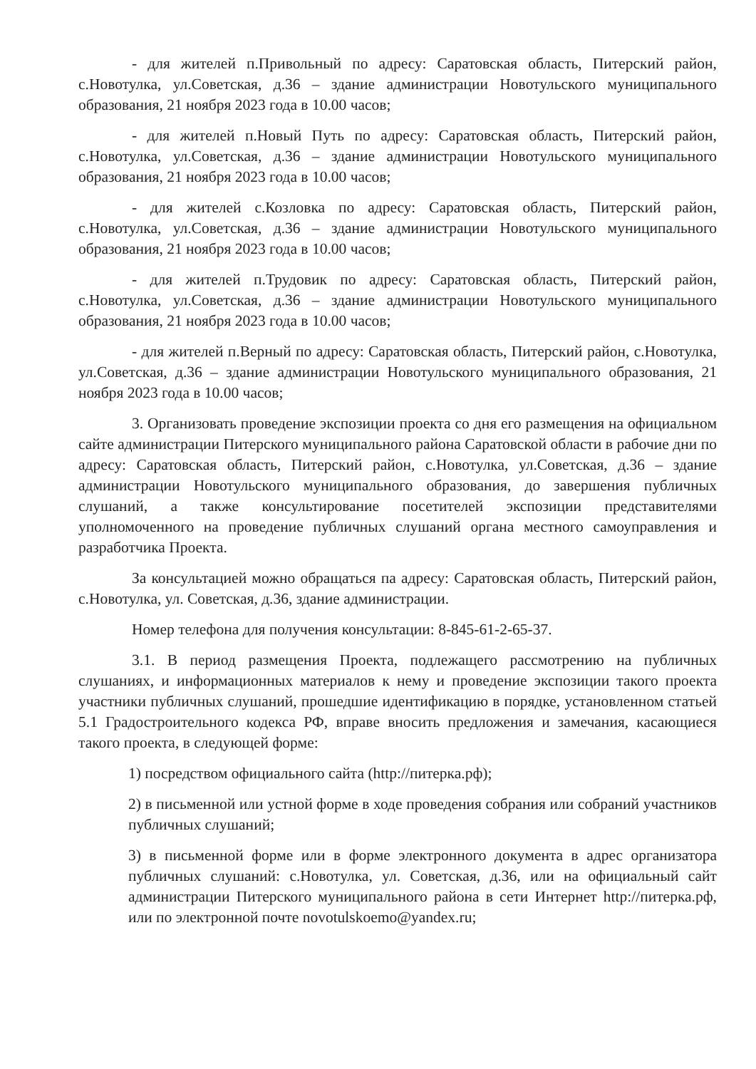- для жителей п.Привольный по адресу: Саратовская область, Питерский район, с.Новотулка, ул.Советская, д.36 – здание администрации Новотульского муниципального образования, 21 ноября 2023 года в 10.00 часов;
- для жителей п.Новый Путь по адресу: Саратовская область, Питерский район, с.Новотулка, ул.Советская, д.36 – здание администрации Новотульского муниципального образования, 21 ноября 2023 года в 10.00 часов;
- для жителей с.Козловка по адресу: Саратовская область, Питерский район, с.Новотулка, ул.Советская, д.36 – здание администрации Новотульского муниципального образования, 21 ноября 2023 года в 10.00 часов;
- для жителей п.Трудовик по адресу: Саратовская область, Питерский район, с.Новотулка, ул.Советская, д.36 – здание администрации Новотульского муниципального образования, 21 ноября 2023 года в 10.00 часов;
- для жителей п.Верный по адресу: Саратовская область, Питерский район, с.Новотулка, ул.Советская, д.36 – здание администрации Новотульского муниципального образования, 21 ноября 2023 года в 10.00 часов;
3. Организовать проведение экспозиции проекта со дня его размещения на официальном сайте администрации Питерского муниципального района Саратовской области в рабочие дни по адресу: Саратовская область, Питерский район, с.Новотулка, ул.Советская, д.36 – здание администрации Новотульского муниципального образования, до завершения публичных слушаний, а также консультирование посетителей экспозиции представителями уполномоченного на проведение публичных слушаний органа местного самоуправления и разработчика Проекта.
За консультацией можно обращаться па адресу: Саратовская область, Питерский район, с.Новотулка, ул. Советская, д.36, здание администрации.
Номер телефона для получения консультации: 8-845-61-2-65-37.
3.1. В период размещения Проекта, подлежащего рассмотрению на публичных слушаниях, и информационных материалов к нему и проведение экспозиции такого проекта участники публичных слушаний, прошедшие идентификацию в порядке, установленном статьей 5.1 Градостроительного кодекса РФ, вправе вносить предложения и замечания, касающиеся такого проекта, в следующей форме:
1) посредством официального сайта (http://питерка.рф);
2) в письменной или устной форме в ходе проведения собрания или собраний участников публичных слушаний;
3) в письменной форме или в форме электронного документа в адрес организатора публичных слушаний: с.Новотулка, ул. Советская, д.36, или на официальный сайт администрации Питерского муниципального района в сети Интернет http://питерка.рф, или по электронной почте novotulskoemo@yandex.ru;